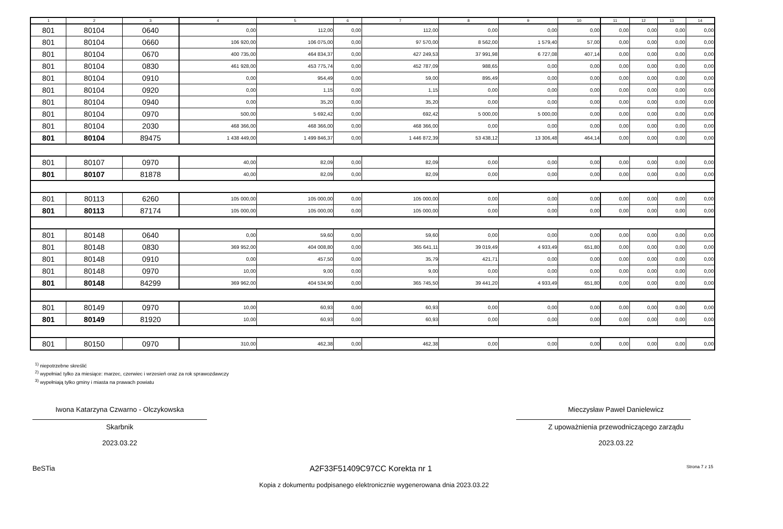| 1 | 2 | 3 | 4 | 5 | 6 | 7 | 8 | 9 | 10 | 11 | 12 | 13 | 14 |
| --- | --- | --- | --- | --- | --- | --- | --- | --- | --- | --- | --- | --- | --- |
| 801 | 80104 | 0640 | 0,00 | 112,00 | 0,00 | 112,00 | 0,00 | 0,00 | 0,00 | 0,00 | 0,00 | 0,00 | 0,00 |
| 801 | 80104 | 0660 | 106 920,00 | 106 075,00 | 0,00 | 97 570,00 | 8 562,00 | 1 579,40 | 57,00 | 0,00 | 0,00 | 0,00 | 0,00 |
| 801 | 80104 | 0670 | 400 735,00 | 464 834,37 | 0,00 | 427 249,53 | 37 991,98 | 6 727,08 | 407,14 | 0,00 | 0,00 | 0,00 | 0,00 |
| 801 | 80104 | 0830 | 461 928,00 | 453 775,74 | 0,00 | 452 787,09 | 988,65 | 0,00 | 0,00 | 0,00 | 0,00 | 0,00 | 0,00 |
| 801 | 80104 | 0910 | 0,00 | 954,49 | 0,00 | 59,00 | 895,49 | 0,00 | 0,00 | 0,00 | 0,00 | 0,00 | 0,00 |
| 801 | 80104 | 0920 | 0,00 | 1,15 | 0,00 | 1,15 | 0,00 | 0,00 | 0,00 | 0,00 | 0,00 | 0,00 | 0,00 |
| 801 | 80104 | 0940 | 0,00 | 35,20 | 0,00 | 35,20 | 0,00 | 0,00 | 0,00 | 0,00 | 0,00 | 0,00 | 0,00 |
| 801 | 80104 | 0970 | 500,00 | 5 692,42 | 0,00 | 692,42 | 5 000,00 | 5 000,00 | 0,00 | 0,00 | 0,00 | 0,00 | 0,00 |
| 801 | 80104 | 2030 | 468 366,00 | 468 366,00 | 0,00 | 468 366,00 | 0,00 | 0,00 | 0,00 | 0,00 | 0,00 | 0,00 | 0,00 |
| 801 | 80104 | 89475 | 1 438 449,00 | 1 499 846,37 | 0,00 | 1 446 872,39 | 53 438,12 | 13 306,48 | 464,14 | 0,00 | 0,00 | 0,00 | 0,00 |
| 801 | 80107 | 0970 | 40,00 | 82,09 | 0,00 | 82,09 | 0,00 | 0,00 | 0,00 | 0,00 | 0,00 | 0,00 | 0,00 |
| 801 | 80107 | 81878 | 40,00 | 82,09 | 0,00 | 82,09 | 0,00 | 0,00 | 0,00 | 0,00 | 0,00 | 0,00 | 0,00 |
| 801 | 80113 | 6260 | 105 000,00 | 105 000,00 | 0,00 | 105 000,00 | 0,00 | 0,00 | 0,00 | 0,00 | 0,00 | 0,00 | 0,00 |
| 801 | 80113 | 87174 | 105 000,00 | 105 000,00 | 0,00 | 105 000,00 | 0,00 | 0,00 | 0,00 | 0,00 | 0,00 | 0,00 | 0,00 |
| 801 | 80148 | 0640 | 0,00 | 59,60 | 0,00 | 59,60 | 0,00 | 0,00 | 0,00 | 0,00 | 0,00 | 0,00 | 0,00 |
| 801 | 80148 | 0830 | 369 952,00 | 404 008,80 | 0,00 | 365 641,11 | 39 019,49 | 4 933,49 | 651,80 | 0,00 | 0,00 | 0,00 | 0,00 |
| 801 | 80148 | 0910 | 0,00 | 457,50 | 0,00 | 35,79 | 421,71 | 0,00 | 0,00 | 0,00 | 0,00 | 0,00 | 0,00 |
| 801 | 80148 | 0970 | 10,00 | 9,00 | 0,00 | 9,00 | 0,00 | 0,00 | 0,00 | 0,00 | 0,00 | 0,00 | 0,00 |
| 801 | 80148 | 84299 | 369 962,00 | 404 534,90 | 0,00 | 365 745,50 | 39 441,20 | 4 933,49 | 651,80 | 0,00 | 0,00 | 0,00 | 0,00 |
| 801 | 80149 | 0970 | 10,00 | 60,93 | 0,00 | 60,93 | 0,00 | 0,00 | 0,00 | 0,00 | 0,00 | 0,00 | 0,00 |
| 801 | 80149 | 81920 | 10,00 | 60,93 | 0,00 | 60,93 | 0,00 | 0,00 | 0,00 | 0,00 | 0,00 | 0,00 | 0,00 |
| 801 | 80150 | 0970 | 310,00 | 462,38 | 0,00 | 462,38 | 0,00 | 0,00 | 0,00 | 0,00 | 0,00 | 0,00 | 0,00 |
<sup>1)</sup> niepotrzebne skreślić
<sup>2)</sup> wypełniać tylko za miesiące: marzec, czerwiec i wrzesień oraz za rok sprawozdawczy
<sup>3)</sup> wypełniają tylko gminy i miasta na prawach powiatu
Iwona Katarzyna Czwarno - Olczykowska
Skarbnik
2023.03.22
Mieczysław Paweł Danielewicz
Z upoważnienia przewodniczącego zarządu
2023.03.22
BeSTia A2F33F51409C97CC Korekta nr 1 Strona 7 z 15
Kopia z dokumentu podpisanego elektronicznie wygenerowana dnia 2023.03.22